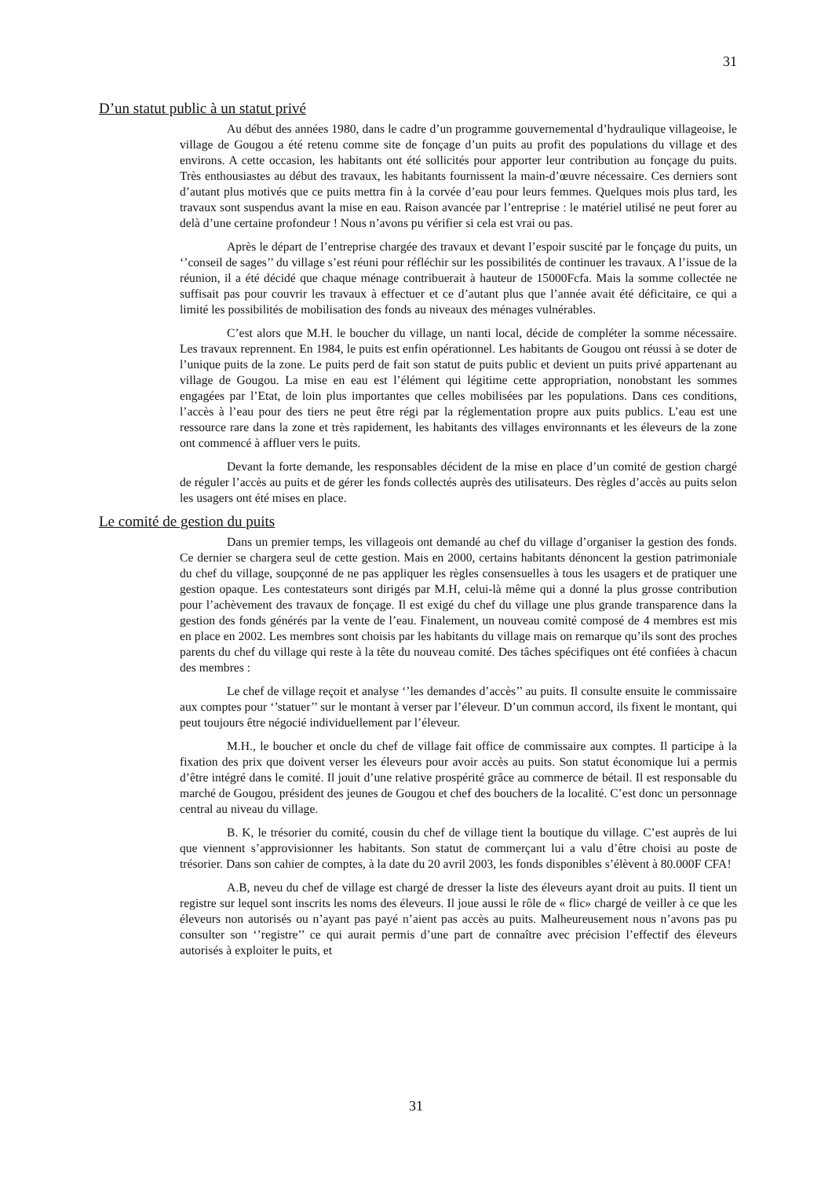31
D’un statut public à un statut privé
Au début des années 1980, dans le cadre d’un programme gouvernemental d’hydraulique villageoise, le village de Gougou a été retenu comme site de fonçage d’un puits au profit des populations du village et des environs. A cette occasion, les habitants ont été sollicités pour apporter leur contribution au fonçage du puits. Très enthousiastes au début des travaux, les habitants fournissent la main-d’œuvre nécessaire. Ces derniers sont d’autant plus motivés que ce puits mettra fin à la corvée d’eau pour leurs femmes. Quelques mois plus tard, les travaux sont suspendus avant la mise en eau. Raison avancée par l’entreprise : le matériel utilisé ne peut forer au delà d’une certaine profondeur ! Nous n’avons pu vérifier si cela est vrai ou pas.
Après le départ de l’entreprise chargée des travaux et devant l’espoir suscité par le fonçage du puits, un ‘’conseil de sages’’ du village s’est réuni pour réfléchir sur les possibilités de continuer les travaux. A l’issue de la réunion, il a été décidé que chaque ménage contribuerait à hauteur de 15000Fcfa. Mais la somme collectée ne suffisait pas pour couvrir les travaux à effectuer et ce d’autant plus que l’année avait été déficitaire, ce qui a limité les possibilités de mobilisation des fonds au niveaux des ménages vulnérables.
C’est alors que M.H. le boucher du village, un nanti local, décide de compléter la somme nécessaire. Les travaux reprennent. En 1984, le puits est enfin opérationnel. Les habitants de Gougou ont réussi à se doter de l’unique puits de la zone. Le puits perd de fait son statut de puits public et devient un puits privé appartenant au village de Gougou. La mise en eau est l’élément qui légitime cette appropriation, nonobstant les sommes engagées par l’Etat, de loin plus importantes que celles mobilisées par les populations. Dans ces conditions, l’accès à l’eau pour des tiers ne peut être régi par la réglementation propre aux puits publics. L’eau est une ressource rare dans la zone et très rapidement, les habitants des villages environnants et les éleveurs de la zone ont commencé à affluer vers le puits.
Devant la forte demande, les responsables décident de la mise en place d’un comité de gestion chargé de réguler l’accès au puits et de gérer les fonds collectés auprès des utilisateurs. Des règles d’accès au puits selon les usagers ont été mises en place.
Le comité de gestion du puits
Dans un premier temps, les villageois ont demandé au chef du village d’organiser la gestion des fonds. Ce dernier se chargera seul de cette gestion. Mais en 2000, certains habitants dénoncent la gestion patrimoniale du chef du village, soupçonné de ne pas appliquer les règles consensuelles à tous les usagers et de pratiquer une gestion opaque. Les contestateurs sont dirigés par M.H, celui-là même qui a donné la plus grosse contribution pour l’achèvement des travaux de fonçage. Il est exigé du chef du village une plus grande transparence dans la gestion des fonds générés par la vente de l’eau. Finalement, un nouveau comité composé de 4 membres est mis en place en 2002. Les membres sont choisis par les habitants du village mais on remarque qu’ils sont des proches parents du chef du village qui reste à la tête du nouveau comité. Des tâches spécifiques ont été confiées à chacun des membres :
Le chef de village reçoit et analyse ‘’les demandes d’accès’’ au puits. Il consulte ensuite le commissaire aux comptes pour ‘’statuer’’ sur le montant à verser par l’éleveur. D’un commun accord, ils fixent le montant, qui peut toujours être négocié individuellement par l’éleveur.
M.H., le boucher et oncle du chef de village fait office de commissaire aux comptes. Il participe à la fixation des prix que doivent verser les éleveurs pour avoir accès au puits. Son statut économique lui a permis d’être intégré dans le comité. Il jouit d’une relative prospérité grâce au commerce de bétail. Il est responsable du marché de Gougou, président des jeunes de Gougou et chef des bouchers de la localité. C’est donc un personnage central au niveau du village.
B. K, le trésorier du comité, cousin du chef de village tient la boutique du village. C’est auprès de lui que viennent s’approvisionner les habitants. Son statut de commerçant lui a valu d’être choisi au poste de trésorier. Dans son cahier de comptes, à la date du 20 avril 2003, les fonds disponibles s’élèvent à 80.000F CFA!
A.B, neveu du chef de village est chargé de dresser la liste des éleveurs ayant droit au puits. Il tient un registre sur lequel sont inscrits les noms des éleveurs. Il joue aussi le rôle de « flic» chargé de veiller à ce que les éleveurs non autorisés ou n’ayant pas payé n’aient pas accès au puits. Malheureusement nous n’avons pas pu consulter son ‘’registre’’ ce qui aurait permis d’une part de connaître avec précision l’effectif des éleveurs autorisés à exploiter le puits, et
31